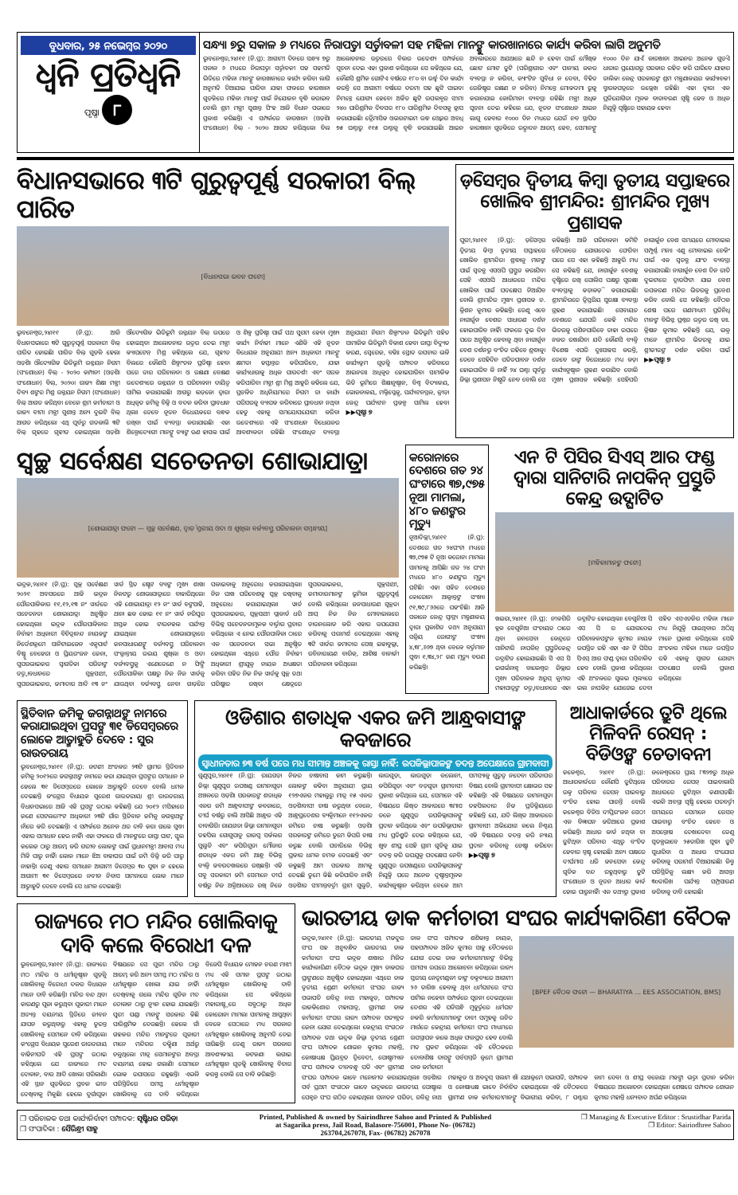ବୁଧବାର, ୨୫ ନଭେମ୍ବର ୨୦୨୦
ଧ୍ୱନି ପ୍ରତିଧ୍ୱନି
ପୃଷ୍ଠା ୮
ସନ୍ଧ୍ୟା ୭ରୁ ସକାଳ ୬ ମଧ୍ୟରେ ନିରାପତ୍ତା ସର୍ତ୍ତାବଳୀ ସହ ମହିଳା ମାନଙ୍କୁ କାରଖାନାରେ କାର୍ଯ୍ୟ କରିବା ଲାଗି ଅନୁମତି
ଭୁବନେଶ୍ୱର,୨୪।୧୧ (ନି.ପ୍ର): ଆଗାମୀ ଦିନରେ ସନ୍ଧ୍ୟା ୭ରୁ ସକାଳ ୬ ମଧ୍ୟରେ ନିରାପତ୍ତା ସର୍ତ୍ତାବଳୀ ସହ ସହମତି ଭିତିରେ ମହିଳା ମାନଙ୍କୁ କାରଖାନାରେ କାର୍ଯ୍ୟ କରିବା ଲାଗି ଅନୁମତି ଦିଆଯାଇ ପାରିବ। ଯାହା ଫଳରେ କାରଖାନା ଗୁଡ଼ିକରେ ମହିଳା ମାନଙ୍କ ପାଇଁ ନିଯୋଜନ ବୃଦ୍ଧି କରାଇବ ବୋଲି ଶ୍ରମ ମନ୍ତ୍ରୀ ସୁଶାନ୍ତ ସିଂହ ଆଜି ବିଧାନ ସଭାରେ ପ୍ରକାଶ କରିଛନ୍ତି। ଏ ସମ୍ପର୍କରେ କାରଖାନା (ଓଡ଼ିଶା ସଂଶୋଧନ) ବିଲ୍ - ୨୦୨୦ ଆଗତ କରିଥିଲେ। ବିଲ ଆଲୋଚନାର ଉତ୍ତରରେ ବିଲର ଉଦ୍ଦେଶ୍ୟ ସମ୍ପର୍କରେ ସୂଚନା ଦେଇ ଏହା ପ୍ରକାଶ କରିଥିଲେ। ସେ କହିଥିଲେ ଯେ, କୌଣସି ଶ୍ରମିକ ଗୋଟିଏ ବର୍ଷରେ ୧୮୦ ବା ଉର୍ଦ୍ଧ୍ୱ ଦିନ କାର୍ଯ୍ୟ କରନ୍ତି ସେ ଆଗାମୀ ବର୍ଷରେ ଦରମା ସହ ଛୁଟି ପାଇବା ନିମନ୍ତେ ଯୋଗ୍ୟ ହେବେ। ଅର୍ଜିତ ଛୁଟି ଉପଲବ୍ଧର ସୀମା ୨୪୦ ପାରିଶ୍ରମିକ ଦିବସର ୧୮୦ ପାରିଶ୍ରମିକ ଦିବସକୁ ହ୍ରାସ କରାଯାଇଛି। ତ୍ରୈମାସିକ ଓଭରଟାଇମ ଉଦ୍ଧ ଓ୍ୱେଜର ଅବଧି ୭୫ ଘଣ୍ଟାରୁ ୧୧୫ ଘଣ୍ଟାକୁ ବୃଦ୍ଧି କରାଯାଇଛି। ଆଇନ ଅବଲାରରେ ଅଯଥାରେ ଛନ୍ଦି ନ ହେବା ପାଇଁ ମୌଖିକ ଛୋଟ ମୋଟ ତ୍ରୁଟି (ପରିଶ୍ରାଗାର ଏବଂ ପାନୀୟ ଜଳର ବ୍ୟବସ୍ଥା ନ କରିବା, କ୍ୟାଂଟିନ ସୁବିଧା ନ ଦେବା, ବିହିତ ରେଜିଷ୍ଟର ରକ୍ଷଣ ନ କରିବା) ନିମନ୍ତେ ମୋକଦ୍ଦମା ରୁଜୁ କରାନଯାଇ କୋରିମାନା ବ୍ୟବସ୍ଥା ରହିଛି। ମନ୍ତ୍ରୀ ଅଧିକ ସୂଚନା ଦେଇ କହିଲେ ଯେ, ନୂତନ ସଂଶୋଧନ ଆଇନ ଲାଗୁ ହେବାର ୧୦୦୦ ଦିନ ମଧ୍ୟରେ ଯେଉଁ ନବ ସ୍ଥାପିତ କାରଖାନା ଗୁଡ଼ିକରେ ଉତ୍ପାଦନ ଆରମ୍ଭ ହେବ, ସେମାନଙ୍କୁ ୧୦୦୦ ଦିନ ଯାଏଁ କାରଖାନା ଆଇନର ଅନେକ ଗୁଡ଼ିଏ ଧାରାର ପ୍ରୟୋଗରୁ ସରକାର ରହିତ କରି ପାରିବେ ଯାହାର ତାଲିକା କେନ୍ଦ୍ର ସରକାରଙ୍କ ଶ୍ରମ ମନ୍ତ୍ରଣାଳୟର କାର୍ଯ୍ୟାବଳୀ ସ୍ମାରକପତ୍ରରେ ଉଲ୍ଲେଖ ରହିଛି। ଏହା ଦ୍ୱାରା ଏକ ପ୍ରତିଯୋଗିତା ମୂଳକ ବାତାବରଣ ସୃଷ୍ଟି ହେବ ଓ ଅଧିକ ନିଯୁକ୍ତି ସୃଷ୍ଟିରେ ସହାୟକ ହେବ।
ବିଧାନସଭାରେ ୩ଟି ଗୁରୁତ୍ୱପୂର୍ଣ୍ଣ ସରକାରୀ ବିଲ୍ ପାରିତ
[ବିଧାନସଭା ଭବନ ଫଟୋ]
ଭୁବନେଶ୍ୱର,୨୪।୧୧ (ନି.ପ୍ର): ଆଜି ବିଧାନସଭାରେ ୩ଟି ଗୁରୁତ୍ୱପୂର୍ଣ୍ଣ ସରକାରୀ ବିଲ୍ ପାରିତ ହୋଇଛି। ପାରିତ ବିଲ୍ ଗୁଡ଼ିକ ହେଲା ଓଡ଼ିଶା ଔଦ୍ୟୋଗିକ ଭିତିଭୂମି ଉନ୍ନୟନ ନିଗମ (ସଂଶୋଧନ) ବିଲ୍ - ୨୦୨୦ କମ୍ପାନୀ (ଓଡ଼ିଶା ସଂଶୋଧନ) ବିଲ୍, ୨୦୨୦। ରାଜ୍ୟ ଶିକ୍ଷା ମନ୍ତ୍ରୀ ଦିବ୍ୟ ଶଙ୍କର ମିଶ୍ର ଉନ୍ନୟନ ନିଗମ (ସଂଶୋଧନ) ବିଲ୍ ଆଗତ କରିଥିବା ବେଳେ ଶ୍ରମ କର୍ମଚାରୀ ଓ ରାଜ୍ୟ ବୀମା ମନ୍ତ୍ରୀ ସୁଶାନ୍ତ ଅନ୍ୟ ଦୁଇଟି ବିଲ୍ ଆଗତ କରିଥିଲେ। ଏଥି ପୂର୍ବରୁ ଗତକାଲି ୩ଟି ବିଲ୍ ଗୃହରେ ଗୃହୀତ ହୋଇଥିଲା। ଓଡ଼ିଶା ଔଦ୍ୟୋଗିକ ଭିତିଭୂମି ଉନ୍ନୟନ ବିଲ୍ ଉପରେ ହୋଇଥିବା ଆଲୋଚନାର ଉତ୍ତର ଦେଇ ମନ୍ତ୍ରୀ କ୍ୟାପଟେନ୍ ମିଶ୍ର କହିଥିଲେ ଯେ, ଗୃହୀତ ବିଲରେ କୌଣସି ଶିଳ୍ପାଂଚଳ ପ୍ରତିଷ୍ଠା ହେବା ପରେ ତାର ପରିଚାଳନା ଓ ରକ୍ଷଣା ବେକ୍ଷଣ ଉଦ୍ଦେଶ୍ୟରେ ଉନ୍ନୟନ ଓ ପରିଚାଳନା ଦାୟିତ୍ୱ ସାମିଲ କରାଯାଇଛି। ଆଗରୁ ଲଡ଼କୋ ଦ୍ୱାରା ଅଧିକୃତ ଜମିକୁ ବିକ୍ରି ଓ ବଦଳ କରିବା ପ୍ରାବଧାନ ଥିଲା। ତେବେ ନୂତନ ବିଧେୟକରେ ବନ୍ଧକ ରଖିବା ପାଇଁ ବ୍ୟବସ୍ଥା କରାଯାଇଛି। ଏହା ଶିଳ୍ପୋଦ୍ୟୋଗୀ ମାନଙ୍କୁ ବ୍ୟାଙ୍କ ଋଣ ହାସଲ ପାଇଁ ଓ ଶିଳ୍ପ ପ୍ରତିଷ୍ଠା ପାଇଁ ପଥ ସୁଗମ ହେବ। ମୁଖ୍ୟ କାର୍ଯ୍ୟ ନିର୍ବାହୀ ମାନେ ଏଣିକି ଏହି ନୂତନ ବିଧେୟକ ଅନୁଯାୟୀ ଅନ୍ୟ ଅଧିକାରୀ ମାନଙ୍କୁ କ୍ଷମତା ହସ୍ତାନ୍ତର କରିପାରିବେ, ଯାହା କାର୍ଯ୍ୟଧାରାକୁ ଅଧିକ ପାରଦର୍ଶୀ ଏବଂ ସରଳ କରିପାରିବ। ମନ୍ତ୍ରୀ ଶ୍ରୀ ମିଶ୍ର ଆହୁରି କହିଲେ ଯେ, ପ୍ରଚଳିତ ଅଧିନିୟମରେ ନିଗମ ତା କାର୍ଯ୍ୟ ପରିସରକୁ ବ୍ୟାପକ କରିବାରେ ପ୍ରାବଧାନ ନଥିବା ହେତୁ ଏହାକୁ ସମୟୋପଯୋଗୀ କରିବା ଉଦ୍ଦେଶ୍ୟରେ ଏହି ସଂଶୋଧନ ବିଧେୟକର ଆବଶ୍ୟକତା ରହିଛି। ସଂଶୋଧିତ ବ୍ୟବସ୍ଥା ଅନୁଯାୟୀ ନିଗମ ଶିଳ୍ପାଂଚଳ ଭିତିଭୂମି ସହିତ ସାମାଜିକ ଭିତିଭୂମି ବିକାଶ ହେବ। ରାସ୍ତା ବିଦ୍ୟୁତ କରଣ, ସ୍ୱେରେଜ, ବହିଃ ସ୍ରୋତ ଉପଚାର ଭଳି କାର୍ଯ୍ୟକ୍ରମ ଗୁଡ଼ିକୁ ସମ୍ପାଦନ କରିବାରେ ଆଇନତଃ ଅଧିକୃତ ହୋଇପାରିବ। ସାମାଜିକ ଭିତି ଭୂମିରେ ଶିକ୍ଷାନୁଷ୍ଠାନ, ବିଶ୍ୱ ବିଦ୍ୟାଳୟ, ଭୋଜନାଳୟ, ମଲ୍ଟିପ୍ଲେକ୍ସ, ପର୍ଯ୍ୟଟନସ୍ଥଳ, କ୍ରୀଡ଼ା କେନ୍ଦ୍ର ପର୍ଯ୍ୟଟନ ପ୍ରକଳ୍ପ ସାମିଲ ହେବ। ▶▶ପୃଷ୍ଠା ୭
ଡ଼ିସେମ୍ବର ଦ୍ୱିତୀୟ କିମ୍ବା ତୃତୀୟ ସପ୍ତାହରେ ଖୋଲିବ ଶ୍ରୀମନ୍ଦିର: ଶ୍ରୀମନ୍ଦିର ମୁଖ୍ୟ ପ୍ରଶାସକ
ପୁରୀ,୨୪।୧୧ (ନି.ପ୍ର): ଡ଼ିସେମ୍ବର ଦ୍ୱିତୀୟ କିମ୍ବା ତୃତୀୟ ସପ୍ତାହରେ ଖୋଲିବ ଶ୍ରୀମନ୍ଦିର। ଶ୍ରଦ୍ଧାଳୁ ମାନଙ୍କ ପାଇଁ ସ୍ୱତନ୍ତ୍ର ଏସଓପି ପ୍ରସ୍ତୁତ କରାଯିବ। ସେହି ଏସଓପି ଆଧାରରେ ମନ୍ଦିର ଖୋଲିବା ପାଇଁ ପଦକ୍ଷେପ ନିଆଯିବ ବୋଲି ଶ୍ରୀମନ୍ଦିର ମୁଖ୍ୟ ପ୍ରଶାସକ ଡ. କ୍ରିଶନ କୁମାର କହିଛନ୍ତି। ତେଣୁ ଏବେ ନାଗାର୍ଜୁନ ବେଶର ସାଧାରଣ ଦର୍ଶନ ହୋଇପାରିବ ନାହିଁ। ଫଳରେ ଦୁଇ ଦିନ ପରେ ଅନୁଷ୍ଠିତ ହେବାକୁ ଥିବା ନାଗାର୍ଜୁନ ବେଶ ଦର୍ଶନରୁ ବଂଚିତ ରହିବେ ଶ୍ରଦ୍ଧାଳୁ। ତେବେ ସେହିଦିନ ପତିତପାବନ ଦର୍ଶନ ହୋଇପାରିବ କି ନାହିଁ ୨୪ ଘଣ୍ଟା ପୂର୍ବରୁ ଜିଲ୍ଲା ପ୍ରଶାସନ ନିଷ୍ପତି ନେବ ବୋଲି ସେ କହିଛନ୍ତି। ଆଜି ପରିଚାଳନା କମିଟି ବୈଠକରେ ଯୋଗଦେଇ ଫେରିବା ପରେ ସେ ଏହା କହିଛନ୍ତି ଆହୁରି ମଧ୍ୟ ସେ କହିଛନ୍ତି ଯେ, ନାଗାର୍ଜୁନ ବେଶକୁ ଦୃଷ୍ଟିରେ ରଖି ପୋଲିସ ପକ୍ଷରୁ ସୁରକ୍ଷା ବ୍ୟବସ୍ଥାକୁ କଡ଼ାକଡ଼ି କରାଯାଇଛି। ଶ୍ରୀମନ୍ଦିରରେ ତ୍ରିସ୍ତରିୟ ସୁରକ୍ଷା ବ୍ୟବସ୍ଥା ଗ୍ରହଣ କରାଯାଇଛି। ସେବାୟତ ବେଶରେ ଯେପରି କେହି ମନ୍ଦିର ଭିତରକୁ ପଶିନପାରିବେ ତାହା ଉପରେ ନଜର ରଖାଯିବ। ଯଦି କୌଣସି ବ୍ୟକ୍ତି ବିଶେଷ ଏପରି ଦୁଃସାହସ କରନ୍ତି, ତେବେ ତାଙ୍କ ବିରୋଧରେ ମଧ୍ୟ କଡ଼ା କାର୍ଯ୍ୟାନୁଷ୍ଠାନ ଗ୍ରହଣ କରାଯିବ ବୋଲି ମୁଖ୍ୟ ପ୍ରଶାସକ କହିଛନ୍ତି। ସେହିପରି ନାଗାର୍ଜୁନ ବେଶ ସମୟରେ ମୋବାଇଲ ସମ୍ପୂର୍ଣ୍ଣ ମନା। ଏଣୁ ମୋବାଇଲ ଚେକିଂ ପାଇଁ ଏକ ସ୍ୱତନ୍ତ୍ର ଯାଂଚ ବ୍ୟବସ୍ଥା କରାଯାଉଛି। ନାଗାର୍ଜୁନ ବେଶ ଦିନ ରାତି ଦୁଇଟାରେ ଦ୍ୱାରଫିଟା ଯାଇ ବେଶ ଉପକରଣ ମନ୍ଦିର ଭିତରକୁ ପ୍ରବେଶ କରିବ ବୋଲି ସେ କହିଛନ୍ତି। ବୈଠକ ଶେଷ ପରେ ଗଣମାଧ୍ୟମ ପ୍ରତିନିଧି ମାନଙ୍କ ବିଭିନ୍ନ ପ୍ରଶ୍ନର ଉତ୍ତର ରଖି ଡଃ. କ୍ରିଷନ କୁମାର କହିଛନ୍ତି ଯେ, ଭକ୍ତ ମାନେ ଶ୍ରୀମନ୍ଦିର ଭିତରକୁ ଯାଇ ଶ୍ରୀଜୀଉଙ୍କ ଦର୍ଶନ କରିବା ପାଇଁ ▶▶ପୃଷ୍ଠା ୭
ସ୍ୱଚ୍ଛ ସର୍ବେକ୍ଷଣ ସଚେତନତା ଶୋଭାଯାତ୍ରା
[ଶୋଭାଯାତ୍ରା ଫଟୋ — ସ୍ୱଚ୍ଛ ସର୍ବେକ୍ଷଣ, ଦ୍ୱାର୍ଡ଼ ସ୍ତରୀୟ ଓଦା ଓ ଶୁଖିଲା ବର୍ଜ୍ୟବସ୍ତୁ ପରିଚାଳନା ସମ୍ବନ୍ଧୀୟ]
ଭଦ୍ରକ,୨୪।୧୧ (ନି.ପ୍ର): ସ୍ୱଚ୍ଛ ସର୍ବେକ୍ଷଣ ୨୦୨୧ ଅବସରରେ ଆଜି ଭଦ୍ରକ ପୌରପାଳିକାର ୧୧,୧୨,୧୩ ନଂ ୱାର୍ଡରେ ସଚେତନତା ଶୋଭାଯାତ୍ରା ଅନୁଷ୍ଠିତ ହୋଇଥିଲା। ଭଦ୍ରକ ପୌରପାଳିକାର ନିର୍ବାହୀ ଅଧିକାରୀ ବିଚିତ୍ରାନନ୍ଦ ନାୟକଙ୍କ ନିର୍ଦ୍ଦେଶକ୍ରମେ ସାନିଟାଇଜେନ ଏକ୍ସପାର୍ଟ ବିଷ୍ଣୁ ବେହେରା ଓ ପ୍ରିୟରଂଜନ ଜେନା, ସୁପରଭାଇଜର ସ୍ୱାଗତିକା ପରିଡାଙ୍କ ତତ୍ତ୍ୱାବଧାନରେ ସ୍ୱଚ୍ଛସାଥୀ, ସୁପରଭାଇଜର, ଜମାଦାର ଆଦି ୧୩ ନଂ ୱାର୍ଡ ସ୍ଥିତ ଷ୍ଟେଟ ବ୍ୟାଙ୍କ ମୁଖ୍ୟ ଶାଖା ନିକଟରୁ ଶୋଭାଯାତ୍ରାରେ ବାହାରିଥିଲେ। ଏହି ଶୋଭାଯାତ୍ରା ୧୨ ନଂ ୱାର୍ଡ ବଙ୍କସାହି, ଥାନା ଛକ ହୋଇ ୧୧ ନଂ ୱାର୍ଡ ନରିପୁର ଅସ୍ତଳ ହୋଇ ଟାଉନହଲ ପର୍ଯ୍ୟନ୍ତ ଯାଇଥିଲା। ଶୋଭାଯାତ୍ରାରେ ଜନସାଧାରଣଙ୍କୁ ବର୍ଜ୍ୟବସ୍ତୁ ପରିଚାଳନା ସଂକ୍ରାନ୍ତୀୟ ଉଭୟ ଶୁଖିଲା ଓ ଓଦା ବର୍ଜ୍ୟବସ୍ତୁକୁ ଏଣେତେଣେ ନ ଫିଙ୍ଗି ପୌରପାଳିକା ପକ୍ଷରୁ ନିଜ ନିଜ ୱାର୍ଡକୁ ଯାଉଥିବା ବର୍ଜ୍ୟବସ୍ତୁ ନେବା ଗାଡ଼ିରେ ପକାଇବାକୁ ଅନୁରୋଧ କରାଯାଇଥିଲା। ନିଜ ପାଖ ପରିବେଶକୁ ସ୍ୱଚ୍ଛ ରଖିବାକୁ ଅନୁରୋଧ କରାଯାଇଥିଲା। ୱାର୍ଡ ସୁପରଭାଇଜର, ସ୍ୱଚ୍ଛସାଥୀ ପ୍ଲାକାର୍ଡ ଧରି ବିଭିନ୍ନ ସଚେତନତାମୂଳକ ବାର୍ତ୍ତାର ପ୍ରଚାର କରିଥିଲେ। ଏ ନେଇ ପୌରପାଳିକା ଠାରେ ଏକ ସଚେତନତା ସଭା ଅନୁଷ୍ଠିତ ହୋଇଥିଲା। ଏଥିରେ ପୌର ନିର୍ବାହୀ ଅଧିକାରୀ ଶ୍ରୀଯୁକ୍ତ ନାୟକ ଅଧ୍ୟକ୍ଷତା କରିବା ସହିତ ନିଜ ନିଜ ୱାର୍ଡକୁ ସ୍ୱଚ୍ଛ ତଥା ପରିଷ୍କାର ରଖିବା କ୍ଷେତ୍ରରେ ସୁପରଭାଇଜର, ସ୍ୱଚ୍ଛସାଥୀ, ଜମାଦାରମାନଙ୍କ ଭୂମିକା ଗୁରୁତ୍ୱପୂର୍ଣ୍ଣ ବୋଲି କହିଥିଲେ। ଜନସାଧାରଣ ସ୍ୱଚ୍ଛତା ଆପ୍ ନିଜ ନିଜ ମୋବାଇଲରେ ଡାଉନଲୋଡ କରି ଏହାର ଉପଯୋଗ କରିବାକୁ ପରାମର୍ଶ ଦେଇଥିଲେ। ଏହାକୁ ୩ଟି ୱାର୍ଡର ଜମାଦାର ସେଖ୍ ଇହାବୁଲ୍ଲା, ରବିନାରାୟଣ ବାରିକ୍, ଆଶିଷ ବାନାର୍ଜୀ ପରିଚାଳନା କରିଥିଲେ।
କରୋନାରେ ଦେଶରେ ଗତ ୨୪ ଘଂଟାରେ ୩୭,୯୭୫ ନୂଆ ମାମଲା, ୪୮୦ ଜଣଙ୍କର ମୃତ୍ୟୁ
ନୂଆଦିଲ୍ଲୀ,୨୪।୧୧ (ନି.ପ୍ର): ଦେଶରେ ଗତ ୨୪ଘଂଟା ମଧ୍ୟରେ ୩୭,୯୭୫ ଟି ନୂଆ କରୋନା ମାମଲା ସାମନାକୁ ଆସିଛି। ଗତ ୨୪ ଘଂଟା ମଧ୍ୟରେ ୪୮୦ ଜଣଙ୍କର ମୃତ୍ୟୁ ଘଟିଛି। ଏହା ସହିତ ଦେଶରେ କୋରୋନା ଆକ୍ରାନ୍ତଙ୍କ ସଂଖ୍ୟା ୯୧,୩୯,୮୬୬ରେ ପହଂଚିଛି। ଆଜି ସକାଳେ କେନ୍ଦ୍ର ସ୍ୱାସ୍ଥ୍ୟ ମନ୍ତ୍ରଣାଳୟ ଦ୍ୱାରା ପ୍ରକାଶିତ ତଥ୍ୟ ଅନୁଯାୟୀ ସକ୍ରିୟ ରୋଗୀଙ୍କ ସଂଖ୍ୟା ୪,୩୮,୬୬୭ ଥିବା ବେଳେ ବର୍ତ୍ତମାନ ସୁଦ୍ଧା ୧,୩୪,୨୮ ଜଣ ମୃତ୍ୟୁ ବରଣ କରିଛନ୍ତି।
ଏନ ଟି ପିସିର ସିଏସ୍ ଆର ଫଣ୍ଡ ଦ୍ୱାରା ସାନିଟାରି ନାପକିନ୍ ପ୍ରସ୍ତୁତି କେନ୍ଦ୍ର ଉଦ୍ଘାଟିତ
[ମହିଳାମାନଙ୍କ ଫଟୋ]
ଖଇରା,୨୪।୧୧ (ନି.ପ୍ର): ନୀଳଗିରି ବ୍ଲକ ବେଗୁନିଆ ପଂଚାୟତ ଠାରେ ଥିବା ଜନସେବା କେନ୍ଦ୍ରରେ ସାନିଟାରି ନାପକିନ୍ ପ୍ରସ୍ତୁତିକେନ୍ଦ୍ର ଉଦ୍ଘାଟିତ ହୋଇଯାଇଛି। ସି ଏସ ସି ଇଗର୍ଭନାନ୍ସ ବାଲେଶ୍ୱର ଜିଲ୍ଲାର ମୁଖ୍ୟ ପରିଚାଳକ ଅରୂପ୍ କୁମାର ମହାପାତ୍ରଙ୍କ ତତ୍ତ୍ୱାବଧାନରେ ଏହା ଉଦ୍ଘାଟିତ ହୋଇଥିଲା। ବେଗୁନିଆ ସି ଏସ ସି ର ଯୋଗଦେଇ ପରିଚାଳକପଙ୍କଜ କୁମାର ନାୟକ ଉପସ୍ଥିତ ରହି ଏହା ଏନ ଟି ପିସିର ସିଏସ୍ ଆର ଫଣ୍ଡ ଦ୍ୱାରା ପରିଚାଳିତ ହେବ ବୋଲି ପ୍ରକାଶ କରିଥିଲେ। ଏହି ଅଂଚଳରେ ସୁଲଭ ମୂଲ୍ୟରେ ଭଲ ନାପକିନ୍ ଯୋଗେଇ ଦେବା ସହିତ ଏସଏଚଜିର ମହିଳା ମାନେ ମଧ୍ୟ ନିଯୁକ୍ତି ପାଇଥିବାର ଅଠିଥି ମାନେ ପ୍ରକାଶ କରିଥିଲେ। ସେହି ଅଂଚଳର ମହିଳା ମାନେ ଉପସ୍ଥିତ ରହି ଏହାକୁ ସ୍ୱାଗତ ଯୋଗ୍ୟ ପଦକ୍ଷେପ ବୋଲି ପ୍ରକାଶ କରିଥିଲେ।
ସ୍ଥିତିବାନ ଜମିକୁ ଜଗନ୍ନାଥଙ୍କ ନାମରେ କରାଯାଇଥିବା ପ୍ରସଙ୍ଗ ୩୧ ଡିସେମ୍ବରରେ ଲୋକେ ଆତ୍ମାହୁତି ଦେବେ : ସୁର ରାଉତରାୟ
ଭୁବନେଶ୍ୱର,୨୪।୧୧ (ନି.ପ୍ର): ଜଟଣୀ ଅଂଚଳର ୨୩ଟି ଗ୍ରାମର ସ୍ଥିତିବାନ ଜମିକୁ ୨୦୧୨ରେ ଜଗନ୍ନାଥଙ୍କ ନାମରେ କରା ଯାଇଥିବା ପ୍ରସଙ୍ଗର ସମାଧାନ ନ ହେଲେ ୩୧ ଡିସେମ୍ବରରେ ଲୋକେ ଆତ୍ମାହୁତି ଦେବେ ବୋଲି ଧମକ ଦେଇଛନ୍ତି କଂଗ୍ରେସ ବିଧାୟକ ସୁରେଶ ରାଉତରାୟ। ଶ୍ରୀ ରାଉତରାୟ ବିଧାନସଭାରେ ଆଜି ଏହି ପ୍ରସଙ୍ଗ ଉଠାଇ କହିଛନ୍ତି ଯେ ୨୦୧୨ ମସିହାରେ ଜଣେ ସେଟଲମେଂଟ ଅଧିକାରୀ ୨୩ଟି ଗାଁର ସ୍ଥିତିବାନ ଜମିକୁ ଜଗନ୍ନାଥଙ୍କ ନାଁରେ କରି ଦେଇଛନ୍ତି। ଏ ସମ୍ପର୍କରେ ଅନେକ ଥର ଦାବି କରା ଗଲେ ସୁଦ୍ଧା ଏହାର ସମାଧାନ ହେଉ ନାହିଁ। ଏହା ଫଳରେ ଗାଁ ମାନଙ୍କରେ ରାସ୍ତା ଘାଟ, ସ୍କୁଲ କଲେଜ ଠାରୁ ଆରମ୍ଭ କରି ଗରୀବ ଲୋକଙ୍କ ପାଇଁ ପ୍ରଧାନମନ୍ତ୍ରୀ ଆବାସ ମଧ୍ୟ ମିଳି ପାରୁ ନାହିଁ। ଲୋକ ମାନେ ଝିଅ ବାହାଘର ପାଇଁ ଜମି ବିକ୍ରି କରି ପାରୁ ନାହାନ୍ତି। ତେଣୁ ଏହାର ସମାଧାନ ଆଗାମୀ ଡିସେମ୍ବର ୩୦ ସୁଦ୍ଧା ନ ହେଲେ ଆଗାମୀ ୩୧ ଡିସେମ୍ବରରେ ନବୀନ ନିବାସ ସାମନାରେ ଲୋକ ମାନେ ଆତ୍ମାହୁତି ଦେବେ ବୋଲି ସେ ଧମକ ଦେଇଛନ୍ତି।
ଓଡିଶାର ଶତାଧିକ ଏକର ଜମି ଆନ୍ଧ୍ରବାସୀଙ୍କ କବଜାରେ
ସ୍ୱାଧୀନତାର ୭୩ ବର୍ଷ ପରେ ମଧ ସୀମାନ୍ତ ଅଞ୍ଚଳକୁ ରାସ୍ତା ନାହିଁ: ଉପଜିଲ୍ଲାପାଳଙ୍କ ତଦନ୍ତ ଅପେକ୍ଷାରେ ଗ୍ରାମବାସୀ
ଗୁଣୁପୁର,୨୪।୧୧ (ନି.ପ୍ର): ରାୟଗଡ଼ା ଜିଲ୍ଲା ଗୁଣୁପୁର ଉପଖଣ୍ଡ ରାମନାଗୁଡ଼ା ଅଞ୍ଚଳରେ ଓଡ଼ିଶା ସରକାରଙ୍କ ଶତାଧିକ ଏକର ଜମି ଆନ୍ଧ୍ରବାସୀଙ୍କ କବଜାରେ, ଦୀର୍ଘ ବର୍ଷରୁ ଚାଲି ଆସିଛି ଆନ୍ଧ୍ରର ଏହି ଦାବାଗିରି। ରାୟଗଡା ଜିଲ୍ଲା ରାମନାଗୁଡା ତହସିଲ ଗୋଗୁପାଡୁ ରାଜସ୍ୱ ସର୍କଲର ସୁଲୁଡି ଏବଂ କପିରିଗୁଡା ମୌଜାର ଶତାଧିକ ଏକର ଜମି ଆନ୍ଧ୍ର ବିଭିନ୍ନ ବ୍ୟକ୍ତି ଜବରଦଖଲରେ ରଖିଛନ୍ତି। ଏହି ସବୁ ସରକାରୀ ଜମି ସେମାନେ ଦୀର୍ଘ ବର୍ଷରୁ ନିଜ ଅକ୍ତିଆରରେ ରଖି ନିଜେ ନିଜର ଚାଷବାସ କାମ କରୁଛନ୍ତି। ଲୋକଙ୍କ କହିବା ଅନୁଯାୟୀ ପ୍ରାୟ ୧୨୭ଏକର ମହାଲୁରୁ ମାତ୍ର ୧୫ ଏକର ଓଡ଼ିଶାବାସୀ ଚାଷ କରୁଥିବା ବେଳେ, ଆନ୍ଧ୍ରପ୍ରଦେଶର ବ୍ୟକ୍ତିମାନେ ୧୧୨ଏକର ଜମିରେ ଚାଷ କରୁଛନ୍ତି। ଓଡ଼ିଶା ସରକାରଙ୍କ ଜମିରେ ତୁମେ କିପରି ଚାଷ କରୁଛ ବୋଲି ପଚାରିଲେ ବିଭିନ୍ନ ପ୍ରକାର ଧମକ ଚମକ ଦେଉଛନ୍ତି ଏବଂ କହୁଛନ୍ତି ଆମ ସରକାର ଆମକୁ ଦେଇଛି ତୁମେ କିଛି କରିପାରିବ ନାହିଁ। ଓଡ଼ିଶାର ସୀମାନ୍ତବର୍ତ୍ତୀ ଗ୍ରାମ ସୁଲୁଡି, ଲାଉଗୁଡ଼ା, ଲାଉଗୁଡ଼ା କଲୋନୀ, କପିରିଗୁଡ଼ା ଏବଂ ବଡ଼ଗୁଡ଼ା ଗ୍ରାମବାସୀ ପ୍ରକାଶ କରିଥିଲେ ଯେ, ସେମାନେ ଏହି ବିଷୟରେ ଲିଖିତ ଆକାରରେ ୩ମାସ ତଳେ ଗୁଣୁପୁର ଉପଜିଲ୍ଲାପାଳଙ୍କୁ ପ୍ରଦାନ କରିଥିଲେ ଏବଂ ଉପଜିଲ୍ଲାପାଳ ମଧ୍ୟ ପ୍ରତିଶ୍ରୁତି ଦେଇ କହିଥିଲେ ଯେ, ଖୁବ ଶୀଘ୍ର ସେହି ଗ୍ରାମ ଗୁଡିକୁ ଯାଇ ତଦନ୍ତ କରି ଉପଯୁକ୍ତ ପଦକ୍ଷେପ ନେବି। ଗୁଣୁପୁର ଉପଖଣ୍ଡରେ ଉପଜିଲ୍ଲାପାଳଙ୍କ ନିଯୁକ୍ତି ପରେ ଅନେକ ଦୃଷ୍ଟାନ୍ତମୂଳକ କାର୍ଯ୍ୟାନୁଷ୍ଠାନ କରିଥିବା ବେଳେ ଆମ ସମସ୍ୟାକୁ ଗୁରୁତ୍ୱ ନଦେବା ପରିତାପର ବିଷୟ ବୋଲି ଗ୍ରାମବାସୀ କ୍ଷୋଭର ସହ କହିଛନ୍ତି। ଏହି ବିଷୟରେ ରାମନାଗୁଡା ତହସିଲଦାର ନିଜ ପ୍ରତିକ୍ରିୟାରେ କହିଛନ୍ତି ଯେ, ଯଦି ଲିଖିତ ଆକାରରେ ଗ୍ରାମବାସୀ ଅଭିଯୋଗ କଲେ ନିଶ୍ଚୟ ଏହି ବିଷୟରେ ତଦନ୍ତ କରି ନ୍ୟାୟ ପ୍ରଦାନ କରିବାକୁ ଚେଷ୍ଟା କରିବେ। ▶▶ପୃଷ୍ଠା ୭
ଆଧାକାର୍ଡରେ ତ୍ରୁଟି ଥିଲେ ମିଳିବନି ରେସନ୍ : ବିଡିଓଙ୍କ ଚେତାବନୀ
ଜଳେଶ୍ୱର, ୨୪।୧୧ (ନି.ପ୍ର): ଆଧାରକାର୍ଡରେ କୌଣସି ତ୍ରୁଟିଥିଲେ ଉକ୍ତ ପରିବାର ରେସନ୍ ପାଇବାରୁ ବଂଚିତ ହୋଇ ପାରନ୍ତି ବୋଲି ଜଳେଶ୍ୱର ବିଡିଓ ଦୀପ୍ତିରଂଜନ ସେଠୀ ଏକ ବିଜ୍ଞାପନ ଜରିଆରେ ପ୍ରକାଶ କରିଛନ୍ତି। ଆଧାର କାର୍ଡ ନଥିବା ବା ତ୍ରୁଟିଥିବା ପରିବାର ଏଥିରୁ ବଂଚିତ ହେବାର ସ୍ପଷ୍ଟ ହୋଇଛି। ଅନ୍ୟ ପକ୍ଷରେ ଦୀର୍ଘମାସ ଧରି ଜନସେବା କେନ୍ଦ୍ର ଗୁଡିକ ବନ୍ଦ ରହୁଥିବାରୁ ତ୍ରୁଟି ସଂଶୋଧନ ଓ ନୂତନ ଆଧାର କାର୍ଡ ହୋଇ ପାରୁନାହିଁ। ଏକ ତଥ୍ୟରୁ ପ୍ରକାଶ ଜଳେଶ୍ୱରରେ ପ୍ରାୟ ୮୩୨୭ରୁ ଅଧିକ ପରିବାରର ରେସନ୍ ପାଇବାଲାଗି ଆଧାରରେ ତ୍ରୁଟିଥିବା ଜଣାପଡ଼ିଛି। ଏଭଳି ଅବସ୍ଥା ସୃଷ୍ଟି ହେଲେ ପରବର୍ତ୍ତୀ ସମୟରେ ସେମାନେ ରେସନ୍ ପାଇବାରୁ ବଂଚିତ ହେବେ ଓ ଅସନ୍ତୋଷ ଦେଖାଦେବ। ତେଣୁ ସ୍ୱତନ୍ତ୍ରଭାବେ ୨୫ତାରିଖ ସୁଦ୍ଧା ତ୍ରୁଟି ସୁଧାରିବା ଓ ଆଧାର ସଂଯୋଗ କରିବାକୁ ପରାମର୍ଶ ଦିଆଯାଇଛି। କିନ୍ତୁ ପରିସ୍ଥିତିକୁ ଲକ୍ଷ୍ୟ କରି ଆସନ୍ତା ୩୦ତାରିଖ ପର୍ଯ୍ୟନ୍ତ ସମ୍ପ୍ରସାରଣ କରିବାକୁ ଦାବି ହୋଇଛି।
ରାଜ୍ୟରେ ମଠ ମନ୍ଦିର ଖୋଲିବାକୁ ଦାବି କଲେ ବିରୋଧୀ ଦଳ
ଭୁବନେଶ୍ୱର,୨୪।୧୧ (ନି.ପ୍ର): ରାଜ୍ୟରେ ମଠ ମନ୍ଦିର ଓ ଧର୍ମାନୁଷ୍ଠାନ ଗୁଡ଼ିକୁ ଖୋଲିବାକୁ ବିରୋଧୀ ଦଳର ବିଧାୟକ ମାନେ ଦାବି କରିଛନ୍ତି। ମନ୍ଦିର ବନ୍ଦ ଥିବା କାରଣରୁ ପୂଜା କରୁଥିବା ପୂଜାରୀ ମାନେ ଅତ୍ୟନ୍ତ ଦୟନୀୟ ସ୍ଥିତିରେ ଜୀବନ ଯାପନ କରୁଥିବାରୁ ଏହାକୁ ତୁରନ୍ତ ଖୋଲିବାକୁ ସେମାନେ ଦାବି କରିଥିଲେ। କଂଗ୍ରେସ ବିଧାୟକ ସୁରେଶ ରାଉତରାୟ ବାହିନୀପତି ଏହି ପ୍ରସଙ୍ଗ ଉଠାଇ କହିଥିଲେ ଯେ ରାଜ୍ୟରେ ମଦ ଦୋକାନ, ବାର ଆଦି ଖୋଲା ସରିଲାଣି। ଏହି ସ୍ଥାନ ଗୁଡ଼ିକରେ ପ୍ରବଳ ଭୀଡ ଦେଖିବାକୁ ମିଳୁଛି। ହେଲେ ଦୁର୍ଗାପୂଜା ବିଷୟରେ ସେ ପୁରୀ ମନ୍ଦିର ଠାରୁ ଆରମ୍ଭ କରି ଅନ୍ୟ ସମସ୍ତ ମଠ ମନ୍ଦିର ଓ ଧର୍ମାନୁଷ୍ଠାନ ଖୋଲା ଯାଇ ନାହିଁ। ଦେଖିବାକୁ ଗଲେ ମନ୍ଦିର ଗୁଡିକ ମଦ ଦୋକାନ ଠାରୁ ନ୍ୟୁନ ହୋଇ ଯାଇଛନ୍ତି। ପୁରୀ ପଣ୍ଡା ମାନଙ୍କୁ ସରକାର କିଛି ପାରିଶ୍ରମିକ ଦେଉଛନ୍ତି। ହେଲେ ଗାଁ ଗହଳର ମନ୍ଦିର ମାନଙ୍କରେ ପୂଜାରୀ ମାନେ ମନ୍ଦିରର ଦକ୍ଷିଣା ଅର୍ଥରୁ ଚଳୁଥିଲେ। ମାତ୍ର ସେମାନଙ୍କର ଅବସ୍ଥା ଦୟନୀୟ ହୋଇ ଗଲାଣି। ସେମାନେ ଭୋକ ଉପାସରେ ରହୁଛନ୍ତି। ଏଭଳି ପରିସ୍ଥିତିରେ ସମସ୍ତ ଧର୍ମାନୁଷ୍ଠାନ ଖୋଲିବାକୁ ସେ ଦାବି କରିଥିଲେ। ବିଜେପି ବିଧାୟକ ମୋହନ ଚରଣ ମାଝୀ ମଧ୍ୟ ଏହି ସମାନ ପ୍ରସଙ୍ଗ ଉଠାଇ ଧର୍ମାନୁଷ୍ଠାନ ଖୋଲିବାକୁ ଦାବି କରିଥିଲେ। ସେ କହିଥିଲେ ମହାରାଷ୍ଟ୍ରରେ ସବୁଠାରୁ ଅଧିକ କୋରୋନା ମାମଲା ସାମନାକୁ ଆସୁଥିବା ବେଳେ ସେଠାରେ ମଧ୍ୟ ସରକାର ଧର୍ମାନୁଷ୍ଠାନ ଖୋଲିବାକୁ ଅନୁମତି ଦେଇ ସାରିଛନ୍ତି। ତେଣୁ ରାଜ୍ୟ ସରକାର ଆବଶ୍ୟକୀୟ କଟକଣା ଲଗାଇ ଧର୍ମାନୁଷ୍ଠାନ ଗୁଡ଼ିକୁ ଖୋଲିବାକୁ ବିଚାର କରନ୍ତୁ ବୋଲି ସେ ଦାବି କରିଛନ୍ତି।
ଭାରତୀୟ ଡାକ କର୍ମଚାରୀ ସଂଘର କାର୍ଯ୍ୟକାରିଣୀ ବୈଠକ
ଭଦ୍ରକ,୨୪।୧୧ (ନି.ପ୍ର): ଭାରତୀୟ ମଜଦୁର ସଂଘ ସହ ଅନୁବନ୍ଧିତ ଭାରତୀୟ ଡାକ କର୍ମଚାରୀ ସଂଘ ଭଦ୍ରକ ଶାଖାର ମିଳିତ କାର୍ଯ୍ୟକାରିଣୀ ବୈଠକ ଭଦ୍ରକ ମୁଖ୍ୟ ଡାକଘର ପ୍ରାଙ୍ଗଣରେ ଅନୁଷ୍ଠିତ ହୋଇଥିଲା। ଏଥିରେ ଡାକ ତୃତୀୟ ଶ୍ରେଣୀ କର୍ମଚାରୀ ସଂଘର ରାଜ୍ୟ ସଭାପତି ରବିନ୍ଦ୍ର ନାଥ ମହାକୁଡ଼, ସମ୍ପାଦକ ରାଜକିଶୋର ମହାପାତ୍ର, ଗ୍ରାମୀଣ ଡାକ କର୍ମଚାରୀ ସଂଘର ରାଜ୍ୟ ସମ୍ପାଦକ ସତ୍ୟବ୍ରତ ଜେନା ଯୋଗ ଦେଇଥିଲେ। କେନ୍ଦ୍ରୀୟ ସଂଗଠନ ସମ୍ପାଦକ ତଥା ଭଦ୍ରକ ଜିଲ୍ଲା ତୃତୀୟ ଶ୍ରେଣୀ ସଂଘ ସମ୍ପାଦକ ଶୋଭନ କୁମାର ମହାନ୍ତି, କୋଷାଧ୍ୟକ୍ଷ ପ୍ରିୟବ୍ରତ ଦ୍ୱିବେଦୀ, ପୋଷ୍ଟମ୍ୟାନ ସଂଘ ସମ୍ପାଦକ ଦୀନବନ୍ଧୁ ପତି ଏବଂ ଗ୍ରାମୀଣ ଡାକ ସଂଘ ସମ୍ପାଦକ ଶଶିକାନ୍ତ ନାୟକ, ସହସମ୍ପାଦକ ଅଜିତ କୁମାର ସାହୁ ବୈଠକରେ ଯୋଗ ଦେଇ ଡାକ କର୍ମଚାରୀମାନଙ୍କ ବିଭିନ୍ନ ସମସ୍ୟା ଉପରେ ଆଲୋଚନା କରିଥିଲେ। ରାଜ୍ୟ ସ୍ତରୀୟ ନେତୃମଣ୍ଡଳୀ ତାଙ୍କ ବକ୍ତବ୍ୟରେ ଆଗାମୀ ୨୬ ତାରିଖ ହେବାକୁ ଥିବା ଧର୍ମଘଟରେ ସଂଘ ସାମିଲ ନହେବା ସମ୍ପର୍କରେ ସୂଚନା ଦେଇଥିଲେ। ଦେଶର ଏହି ଘଡିସନ୍ଧି ମୁହୂର୍ତ୍ତରେ ଧର୍ମଘଟ ନକରି କର୍ମଚାରୀମାନଙ୍କ ଦାବୀ ସମୂହକୁ ଉଚିତ ମାର୍ଗରେ କେନ୍ଦ୍ରୀୟ କର୍ମଚାରୀ ସଂଘ ମାଧ୍ୟମରେ ଉପସ୍ଥାପନ କଲେ ଅଧିକ ଫଳପ୍ରଦ ହେବ ବୋଲି ମତ ପ୍ରକଟ କରିଥିଲେ। ଏହି ବୈଠକରେ ଦୋବାଶିଷ ଦାସଙ୍କୁ ସର୍ବସମ୍ମତି କ୍ରମେ ଗ୍ରାମୀଣ ଡାକ କର୍ମଚାରୀ
[BPEF ବୈଠକ ଫଟୋ — BHARATIYA ... EES ASSOCIATION, BMS]
ସଂଘର ସମ୍ପାଦକ ଭାବେ ମନୋନୀତ କରାଯାଇଥିଲା। ଓଡ଼ିଶାର ସର୍ବ ପ୍ରଥମ ସଂଗଠନ ଭାବେ ଭଦ୍ରକରେ ଭାରତୀୟ ପୋଷ୍ଟାଲ ପେନ୍ସନ ସଂଘ ଗଠିତ ହୋଇଥିଲା। ସନାତନ ପରିଡା, ରବିନ୍ଦ୍ର ନାଥ ମହାକୁଡ ଓ ଅବଦୁସ୍ ସଲାମ ଖାଁ ଯଥାକ୍ରମେ ସଭାପତି, ସମ୍ପାଦକ ଓ କୋଷାଧ୍ୟକ୍ଷ ଭାବେ ନିର୍ବାଚିତ ହୋଇଥିଲେ। ଏହି ବୈଠକରେ ଗ୍ରାମୀଣ ଡାକ କର୍ମଚାରୀମାନଙ୍କୁ ବିଭାଗୀୟ କରିବା, ୮ ଘଣ୍ଟାର କାମ ଦେବା ଓ ଶୀଘ୍ର ବକେୟା ମହଙ୍ଗା ଭତ୍ତା ପ୍ରଦାନ କରିବା ବିଷୟରେ ଆଲୋଚନା ହୋଇଥିଲା। ଶେଷରେ ସମ୍ପାଦକ ଶୋଭନ କୁମାର ମହାନ୍ତି ଧନ୍ୟବାଦ ଅର୍ପଣ କରିଥିଲେ।
❐ ପରିଚାଳକ ତଥା କାର୍ଯ୍ୟନିର୍ବାହୀ ସମ୍ପାଦକ: ସୃଷ୍ଟିଧର ପରିଡ଼ା
❐ ସଂପାଦିକା : ସୈରିନ୍ଧ୍ରୀ ସାହୁ
Printed, Published & owned by Sairindhree Sahoo and Printed & Published at Sagarika press, Jail Road, Balasore-756001, Phone No- (06782) 263704,267078, Fax- (06782) 267078
❐ Managing & Executive Editor : Srustidhar Parida
❐ Editor: Sairindhree Sahoo